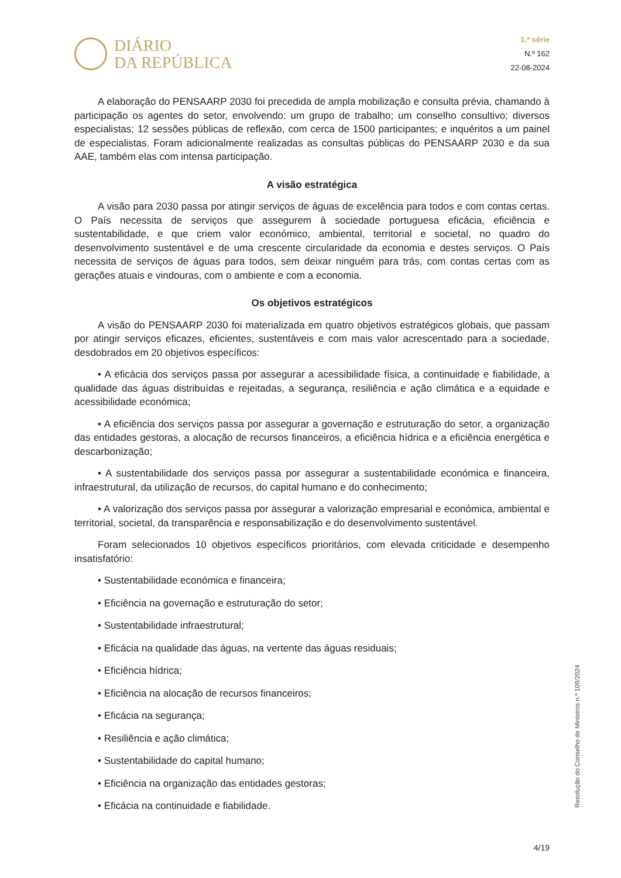DIÁRIO
DA REPÚBLICA
1.ª série
N.º 162
22-08-2024
A elaboração do PENSAARP 2030 foi precedida de ampla mobilização e consulta prévia, chamando à participação os agentes do setor, envolvendo: um grupo de trabalho; um conselho consultivo; diversos especialistas; 12 sessões públicas de reflexão, com cerca de 1500 participantes; e inquéritos a um painel de especialistas. Foram adicionalmente realizadas as consultas públicas do PENSAARP 2030 e da sua AAE, também elas com intensa participação.
A visão estratégica
A visão para 2030 passa por atingir serviços de águas de excelência para todos e com contas certas. O País necessita de serviços que assegurem à sociedade portuguesa eficácia, eficiência e sustentabilidade, e que criem valor económico, ambiental, territorial e societal, no quadro do desenvolvimento sustentável e de uma crescente circularidade da economia e destes serviços. O País necessita de serviços de águas para todos, sem deixar ninguém para trás, com contas certas com as gerações atuais e vindouras, com o ambiente e com a economia.
Os objetivos estratégicos
A visão do PENSAARP 2030 foi materializada em quatro objetivos estratégicos globais, que passam por atingir serviços eficazes, eficientes, sustentáveis e com mais valor acrescentado para a sociedade, desdobrados em 20 objetivos específicos:
• A eficácia dos serviços passa por assegurar a acessibilidade física, a continuidade e fiabilidade, a qualidade das águas distribuídas e rejeitadas, a segurança, resiliência e ação climática e a equidade e acessibilidade económica;
• A eficiência dos serviços passa por assegurar a governação e estruturação do setor, a organização das entidades gestoras, a alocação de recursos financeiros, a eficiência hídrica e a eficiência energética e descarbonização;
• A sustentabilidade dos serviços passa por assegurar a sustentabilidade económica e financeira, infraestrutural, da utilização de recursos, do capital humano e do conhecimento;
• A valorização dos serviços passa por assegurar a valorização empresarial e económica, ambiental e territorial, societal, da transparência e responsabilização e do desenvolvimento sustentável.
Foram selecionados 10 objetivos específicos prioritários, com elevada criticidade e desempenho insatisfatório:
• Sustentabilidade económica e financeira;
• Eficiência na governação e estruturação do setor;
• Sustentabilidade infraestrutural;
• Eficácia na qualidade das águas, na vertente das águas residuais;
• Eficiência hídrica;
• Eficiência na alocação de recursos financeiros;
• Eficácia na segurança;
• Resiliência e ação climática;
• Sustentabilidade do capital humano;
• Eficiência na organização das entidades gestoras;
• Eficácia na continuidade e fiabilidade.
Resolução do Conselho de Ministros n.º 109/2024
4/19